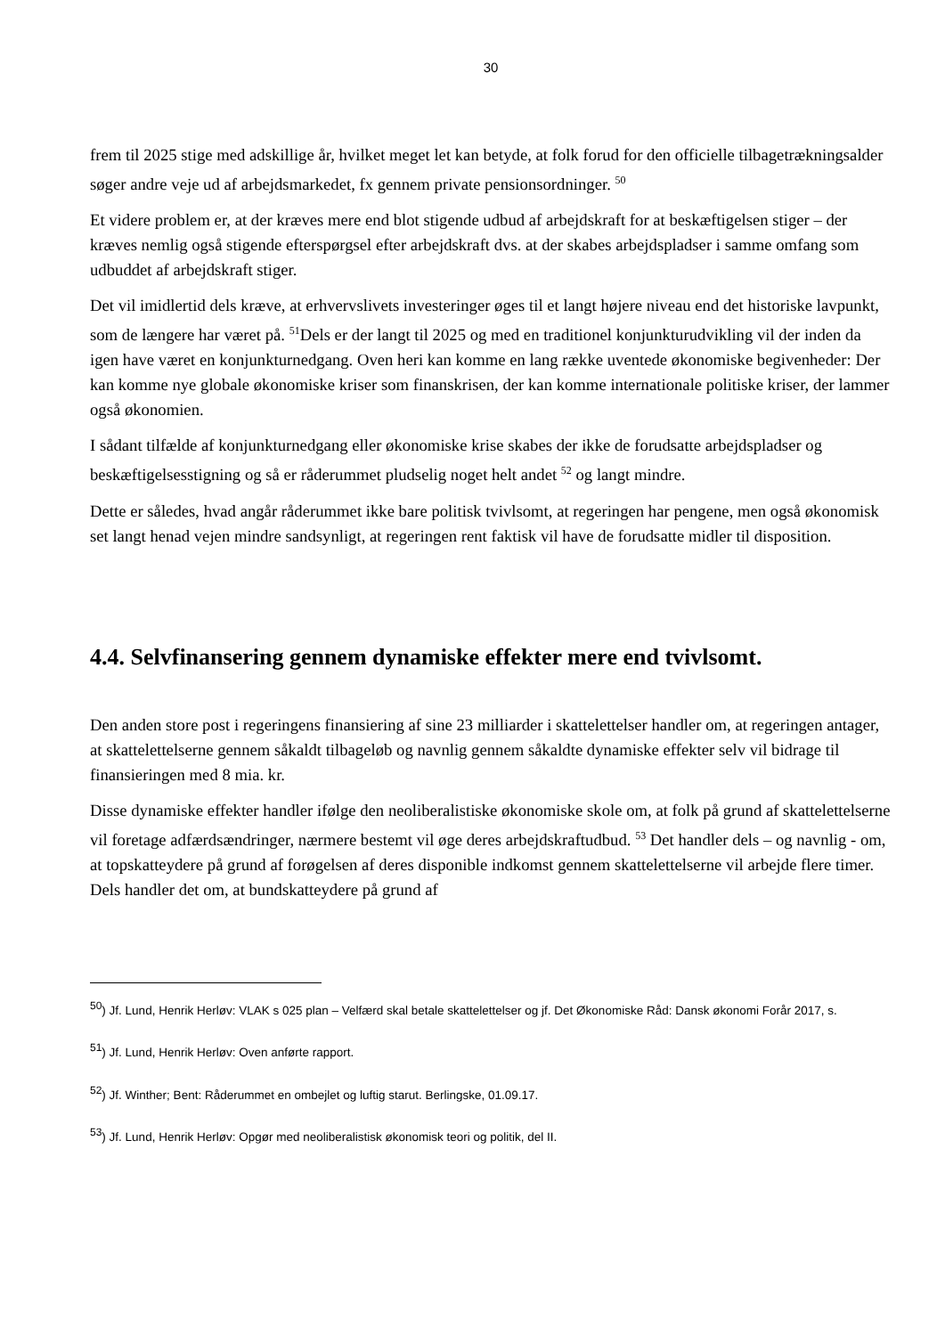30
frem til 2025 stige med adskillige år, hvilket meget let kan betyde, at folk forud for den officielle tilbagetrækningsalder søger andre veje ud af arbejdsmarkedet, fx gennem private pensionsordninger. <sup>50</sup>
Et videre problem er, at der kræves mere end blot stigende udbud af arbejdskraft for at beskæftigelsen stiger – der kræves nemlig også stigende efterspørgsel efter arbejdskraft dvs. at der skabes arbejdspladser i samme omfang som udbuddet af arbejdskraft stiger.
Det vil imidlertid dels kræve, at erhvervslivets investeringer øges til et langt højere niveau end det historiske lavpunkt, som de længere har været på. <sup>51</sup>Dels er der langt til 2025 og med en traditionel konjunkturudvikling vil der inden da igen have været en konjunkturnedgang. Oven heri kan komme en lang række uventede økonomiske begivenheder: Der kan komme nye globale økonomiske kriser som finanskrisen, der kan komme internationale politiske kriser, der lammer også økonomien.
I sådant tilfælde af konjunkturnedgang eller økonomiske krise skabes der ikke de forudsatte arbejdspladser og beskæftigelsesstigning og så er råderummet pludselig noget helt andet <sup>52</sup> og langt mindre.
Dette er således, hvad angår råderummet ikke bare politisk tvivlsomt, at regeringen har pengene, men også økonomisk set langt henad vejen mindre sandsynligt, at regeringen rent faktisk vil have de forudsatte midler til disposition.
4.4. Selvfinansering gennem dynamiske effekter mere end tvivlsomt.
Den anden store post i regeringens finansiering af sine 23 milliarder i skattelettelser handler om, at regeringen antager, at skattelettelserne gennem såkaldt tilbageløb og navnlig gennem såkaldte dynamiske effekter selv vil bidrage til finansieringen med 8 mia. kr.
Disse dynamiske effekter handler ifølge den neoliberalistiske økonomiske skole om, at folk på grund af skattelettelserne vil foretage adfærdsændringer, nærmere bestemt vil øge deres arbejdskraftudbud. <sup>53</sup> Det handler dels – og navnlig - om, at topskatteydere på grund af forøgelsen af deres disponible indkomst gennem skattelettelserne vil arbejde flere timer. Dels handler det om, at bundskatteydere på grund af
<sup>50</sup>) Jf. Lund, Henrik Herløv: VLAK s 025 plan – Velfærd skal betale skattelettelser og jf. Det Økonomiske Råd: Dansk økonomi Forår 2017, s.
<sup>51</sup>) Jf. Lund, Henrik Herløv: Oven anførte rapport.
<sup>52</sup>) Jf. Winther; Bent: Råderummet en ombejlet og luftig starut. Berlingske, 01.09.17.
<sup>53</sup>) Jf. Lund, Henrik Herløv: Opgør med neoliberalistisk økonomisk teori og politik, del II.